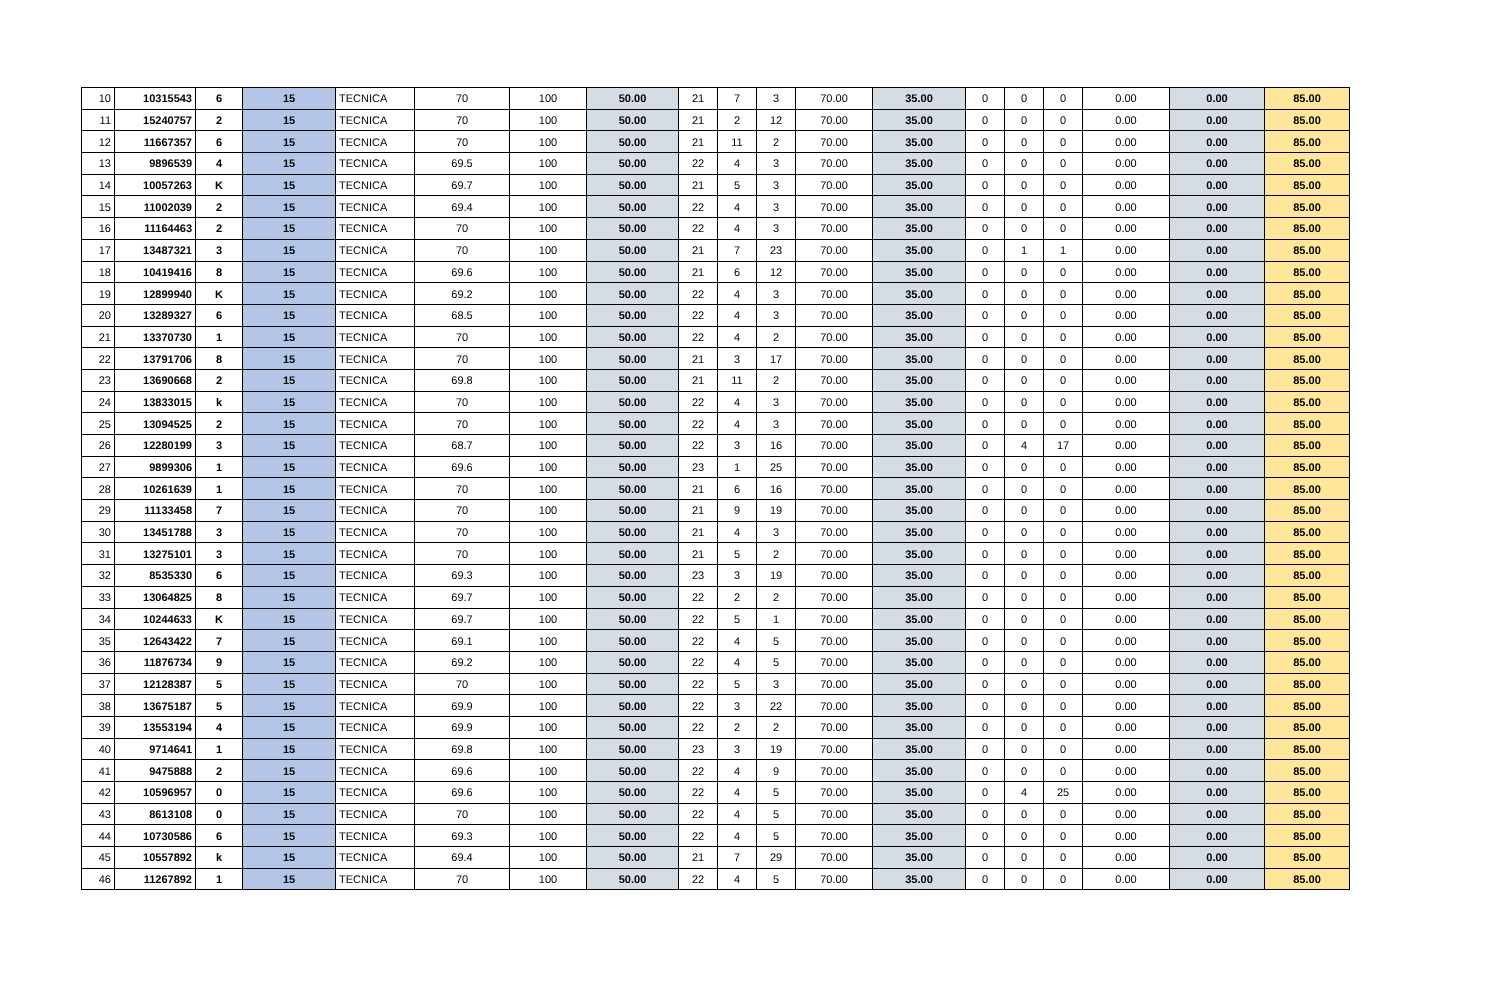| 10 | 10315543 | 6 | 15 | TECNICA | 70 | 100 | 50.00 | 21 | 7 | 3 | 70.00 | 35.00 | 0 | 0 | 0 | 0.00 | 0.00 | 85.00 |
| 11 | 15240757 | 2 | 15 | TECNICA | 70 | 100 | 50.00 | 21 | 2 | 12 | 70.00 | 35.00 | 0 | 0 | 0 | 0.00 | 0.00 | 85.00 |
| 12 | 11667357 | 6 | 15 | TECNICA | 70 | 100 | 50.00 | 21 | 11 | 2 | 70.00 | 35.00 | 0 | 0 | 0 | 0.00 | 0.00 | 85.00 |
| 13 | 9896539 | 4 | 15 | TECNICA | 69.5 | 100 | 50.00 | 22 | 4 | 3 | 70.00 | 35.00 | 0 | 0 | 0 | 0.00 | 0.00 | 85.00 |
| 14 | 10057263 | K | 15 | TECNICA | 69.7 | 100 | 50.00 | 21 | 5 | 3 | 70.00 | 35.00 | 0 | 0 | 0 | 0.00 | 0.00 | 85.00 |
| 15 | 11002039 | 2 | 15 | TECNICA | 69.4 | 100 | 50.00 | 22 | 4 | 3 | 70.00 | 35.00 | 0 | 0 | 0 | 0.00 | 0.00 | 85.00 |
| 16 | 11164463 | 2 | 15 | TECNICA | 70 | 100 | 50.00 | 22 | 4 | 3 | 70.00 | 35.00 | 0 | 0 | 0 | 0.00 | 0.00 | 85.00 |
| 17 | 13487321 | 3 | 15 | TECNICA | 70 | 100 | 50.00 | 21 | 7 | 23 | 70.00 | 35.00 | 0 | 1 | 1 | 0.00 | 0.00 | 85.00 |
| 18 | 10419416 | 8 | 15 | TECNICA | 69.6 | 100 | 50.00 | 21 | 6 | 12 | 70.00 | 35.00 | 0 | 0 | 0 | 0.00 | 0.00 | 85.00 |
| 19 | 12899940 | K | 15 | TECNICA | 69.2 | 100 | 50.00 | 22 | 4 | 3 | 70.00 | 35.00 | 0 | 0 | 0 | 0.00 | 0.00 | 85.00 |
| 20 | 13289327 | 6 | 15 | TECNICA | 68.5 | 100 | 50.00 | 22 | 4 | 3 | 70.00 | 35.00 | 0 | 0 | 0 | 0.00 | 0.00 | 85.00 |
| 21 | 13370730 | 1 | 15 | TECNICA | 70 | 100 | 50.00 | 22 | 4 | 2 | 70.00 | 35.00 | 0 | 0 | 0 | 0.00 | 0.00 | 85.00 |
| 22 | 13791706 | 8 | 15 | TECNICA | 70 | 100 | 50.00 | 21 | 3 | 17 | 70.00 | 35.00 | 0 | 0 | 0 | 0.00 | 0.00 | 85.00 |
| 23 | 13690668 | 2 | 15 | TECNICA | 69.8 | 100 | 50.00 | 21 | 11 | 2 | 70.00 | 35.00 | 0 | 0 | 0 | 0.00 | 0.00 | 85.00 |
| 24 | 13833015 | k | 15 | TECNICA | 70 | 100 | 50.00 | 22 | 4 | 3 | 70.00 | 35.00 | 0 | 0 | 0 | 0.00 | 0.00 | 85.00 |
| 25 | 13094525 | 2 | 15 | TECNICA | 70 | 100 | 50.00 | 22 | 4 | 3 | 70.00 | 35.00 | 0 | 0 | 0 | 0.00 | 0.00 | 85.00 |
| 26 | 12280199 | 3 | 15 | TECNICA | 68.7 | 100 | 50.00 | 22 | 3 | 16 | 70.00 | 35.00 | 0 | 4 | 17 | 0.00 | 0.00 | 85.00 |
| 27 | 9899306 | 1 | 15 | TECNICA | 69.6 | 100 | 50.00 | 23 | 1 | 25 | 70.00 | 35.00 | 0 | 0 | 0 | 0.00 | 0.00 | 85.00 |
| 28 | 10261639 | 1 | 15 | TECNICA | 70 | 100 | 50.00 | 21 | 6 | 16 | 70.00 | 35.00 | 0 | 0 | 0 | 0.00 | 0.00 | 85.00 |
| 29 | 11133458 | 7 | 15 | TECNICA | 70 | 100 | 50.00 | 21 | 9 | 19 | 70.00 | 35.00 | 0 | 0 | 0 | 0.00 | 0.00 | 85.00 |
| 30 | 13451788 | 3 | 15 | TECNICA | 70 | 100 | 50.00 | 21 | 4 | 3 | 70.00 | 35.00 | 0 | 0 | 0 | 0.00 | 0.00 | 85.00 |
| 31 | 13275101 | 3 | 15 | TECNICA | 70 | 100 | 50.00 | 21 | 5 | 2 | 70.00 | 35.00 | 0 | 0 | 0 | 0.00 | 0.00 | 85.00 |
| 32 | 8535330 | 6 | 15 | TECNICA | 69.3 | 100 | 50.00 | 23 | 3 | 19 | 70.00 | 35.00 | 0 | 0 | 0 | 0.00 | 0.00 | 85.00 |
| 33 | 13064825 | 8 | 15 | TECNICA | 69.7 | 100 | 50.00 | 22 | 2 | 2 | 70.00 | 35.00 | 0 | 0 | 0 | 0.00 | 0.00 | 85.00 |
| 34 | 10244633 | K | 15 | TECNICA | 69.7 | 100 | 50.00 | 22 | 5 | 1 | 70.00 | 35.00 | 0 | 0 | 0 | 0.00 | 0.00 | 85.00 |
| 35 | 12643422 | 7 | 15 | TECNICA | 69.1 | 100 | 50.00 | 22 | 4 | 5 | 70.00 | 35.00 | 0 | 0 | 0 | 0.00 | 0.00 | 85.00 |
| 36 | 11876734 | 9 | 15 | TECNICA | 69.2 | 100 | 50.00 | 22 | 4 | 5 | 70.00 | 35.00 | 0 | 0 | 0 | 0.00 | 0.00 | 85.00 |
| 37 | 12128387 | 5 | 15 | TECNICA | 70 | 100 | 50.00 | 22 | 5 | 3 | 70.00 | 35.00 | 0 | 0 | 0 | 0.00 | 0.00 | 85.00 |
| 38 | 13675187 | 5 | 15 | TECNICA | 69.9 | 100 | 50.00 | 22 | 3 | 22 | 70.00 | 35.00 | 0 | 0 | 0 | 0.00 | 0.00 | 85.00 |
| 39 | 13553194 | 4 | 15 | TECNICA | 69.9 | 100 | 50.00 | 22 | 2 | 2 | 70.00 | 35.00 | 0 | 0 | 0 | 0.00 | 0.00 | 85.00 |
| 40 | 9714641 | 1 | 15 | TECNICA | 69.8 | 100 | 50.00 | 23 | 3 | 19 | 70.00 | 35.00 | 0 | 0 | 0 | 0.00 | 0.00 | 85.00 |
| 41 | 9475888 | 2 | 15 | TECNICA | 69.6 | 100 | 50.00 | 22 | 4 | 9 | 70.00 | 35.00 | 0 | 0 | 0 | 0.00 | 0.00 | 85.00 |
| 42 | 10596957 | 0 | 15 | TECNICA | 69.6 | 100 | 50.00 | 22 | 4 | 5 | 70.00 | 35.00 | 0 | 4 | 25 | 0.00 | 0.00 | 85.00 |
| 43 | 8613108 | 0 | 15 | TECNICA | 70 | 100 | 50.00 | 22 | 4 | 5 | 70.00 | 35.00 | 0 | 0 | 0 | 0.00 | 0.00 | 85.00 |
| 44 | 10730586 | 6 | 15 | TECNICA | 69.3 | 100 | 50.00 | 22 | 4 | 5 | 70.00 | 35.00 | 0 | 0 | 0 | 0.00 | 0.00 | 85.00 |
| 45 | 10557892 | k | 15 | TECNICA | 69.4 | 100 | 50.00 | 21 | 7 | 29 | 70.00 | 35.00 | 0 | 0 | 0 | 0.00 | 0.00 | 85.00 |
| 46 | 11267892 | 1 | 15 | TECNICA | 70 | 100 | 50.00 | 22 | 4 | 5 | 70.00 | 35.00 | 0 | 0 | 0 | 0.00 | 0.00 | 85.00 |